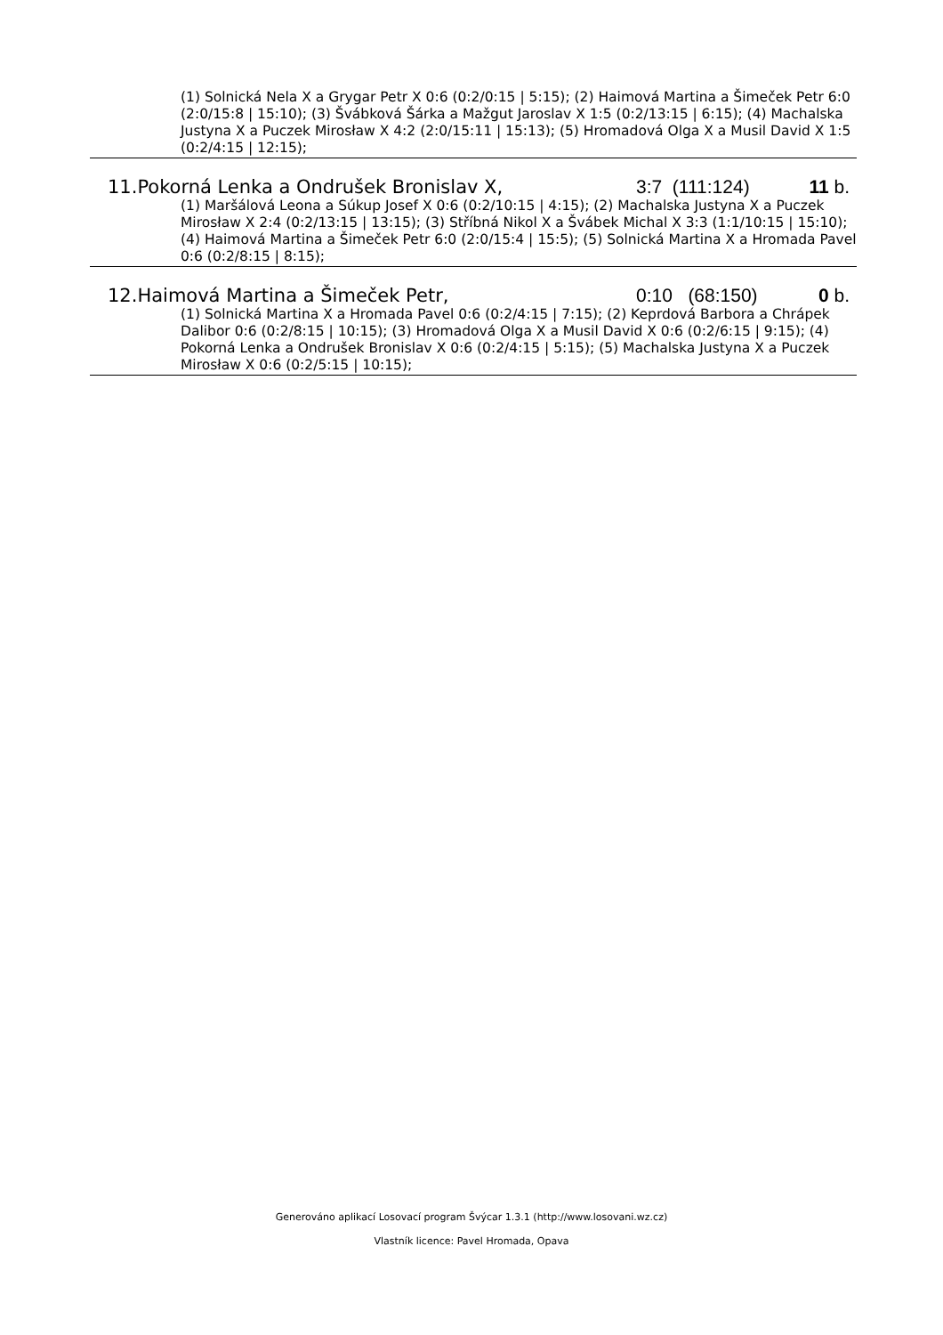(1) Solnická Nela X a Grygar Petr X 0:6 (0:2/0:15 | 5:15); (2) Haimová Martina a Šimeček Petr 6:0 (2:0/15:8 | 15:10); (3) Švábková Šárka a Mažgut Jaroslav X 1:5 (0:2/13:15 | 6:15); (4) Machalska Justyna X a Puczek Mirosław X 4:2 (2:0/15:11 | 15:13); (5) Hromadová Olga X a Musil David X 1:5 (0:2/4:15 | 12:15);
11.Pokorná Lenka a Ondrušek Bronislav X, 3:7 (111:124) 11 b.
(1) Maršálová Leona a Súkup Josef X 0:6 (0:2/10:15 | 4:15); (2) Machalska Justyna X a Puczek Mirosław X 2:4 (0:2/13:15 | 13:15); (3) Stříbná Nikol X a Švábek Michal X 3:3 (1:1/10:15 | 15:10); (4) Haimová Martina a Šimeček Petr 6:0 (2:0/15:4 | 15:5); (5) Solnická Martina X a Hromada Pavel 0:6 (0:2/8:15 | 8:15);
12.Haimová Martina a Šimeček Petr, 0:10 (68:150) 0 b.
(1) Solnická Martina X a Hromada Pavel 0:6 (0:2/4:15 | 7:15); (2) Keprdová Barbora a Chrápek Dalibor 0:6 (0:2/8:15 | 10:15); (3) Hromadová Olga X a Musil David X 0:6 (0:2/6:15 | 9:15); (4) Pokorná Lenka a Ondrušek Bronislav X 0:6 (0:2/4:15 | 5:15); (5) Machalska Justyna X a Puczek Mirosław X 0:6 (0:2/5:15 | 10:15);
Generováno aplikací Losovací program Švýcar 1.3.1 (http://www.losovani.wz.cz)
Vlastník licence: Pavel Hromada, Opava